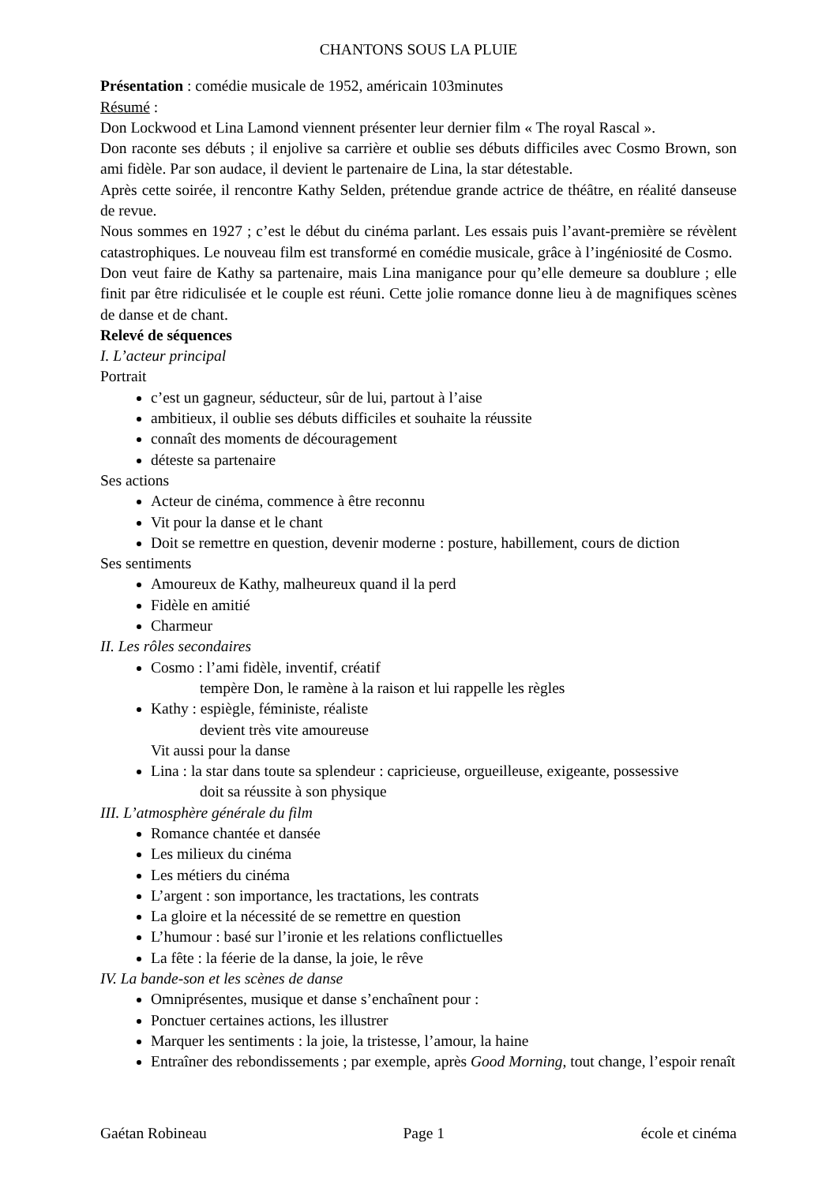CHANTONS SOUS LA PLUIE
Présentation : comédie musicale de 1952, américain 103minutes
Résumé :
Don Lockwood et Lina Lamond viennent présenter leur dernier film « The royal Rascal ».
Don raconte ses débuts ; il enjolive sa carrière et oublie ses débuts difficiles avec Cosmo Brown, son ami fidèle. Par son audace, il devient le partenaire de Lina, la star détestable.
Après cette soirée, il rencontre Kathy Selden, prétendue grande actrice de théâtre, en réalité danseuse de revue.
Nous sommes en 1927 ; c’est le début du cinéma parlant. Les essais puis l’avant-première se révèlent catastrophiques. Le nouveau film est transformé en comédie musicale, grâce à l’ingéniosité de Cosmo.
Don veut faire de Kathy sa partenaire, mais Lina manigance pour qu’elle demeure sa doublure ; elle finit par être ridiculisée et le couple est réuni. Cette jolie romance donne lieu à de magnifiques scènes de danse et de chant.
Relevé de séquences
I. L’acteur principal
Portrait
c’est un gagneur, séducteur, sûr de lui, partout à l’aise
ambitieux, il oublie ses débuts difficiles et souhaite la réussite
connaît des moments de découragement
déteste sa partenaire
Ses actions
Acteur de cinéma, commence à être reconnu
Vit pour la danse et le chant
Doit se remettre en question, devenir moderne : posture, habillement, cours de diction
Ses sentiments
Amoureux de Kathy, malheureux quand il la perd
Fidèle en amitié
Charmeur
II. Les rôles secondaires
Cosmo : l’ami fidèle, inventif, créatif
tempère Don, le ramène à la raison et lui rappelle les règles
Kathy : espiègle, féministe, réaliste
devient très vite amoureuse
Vit aussi pour la danse
Lina : la star dans toute sa splendeur : capricieuse, orgueilleuse, exigeante, possessive
doit sa réussite à son physique
III. L’atmosphère générale du film
Romance chantée et dansée
Les milieux du cinéma
Les métiers du cinéma
L’argent : son importance, les tractations, les contrats
La gloire et la nécessité de se remettre en question
L’humour : basé sur l’ironie et les relations conflictuelles
La fête : la féerie de la danse, la joie, le rêve
IV. La bande-son et les scènes de danse
Omniprésentes, musique et danse s’enchaînent pour :
Ponctuer certaines actions, les illustrer
Marquer les sentiments : la joie, la tristesse, l’amour, la haine
Entraîner des rebondissements ; par exemple, après Good Morning, tout change, l’espoir renaît
Gaétan Robineau Page 1 école et cinéma